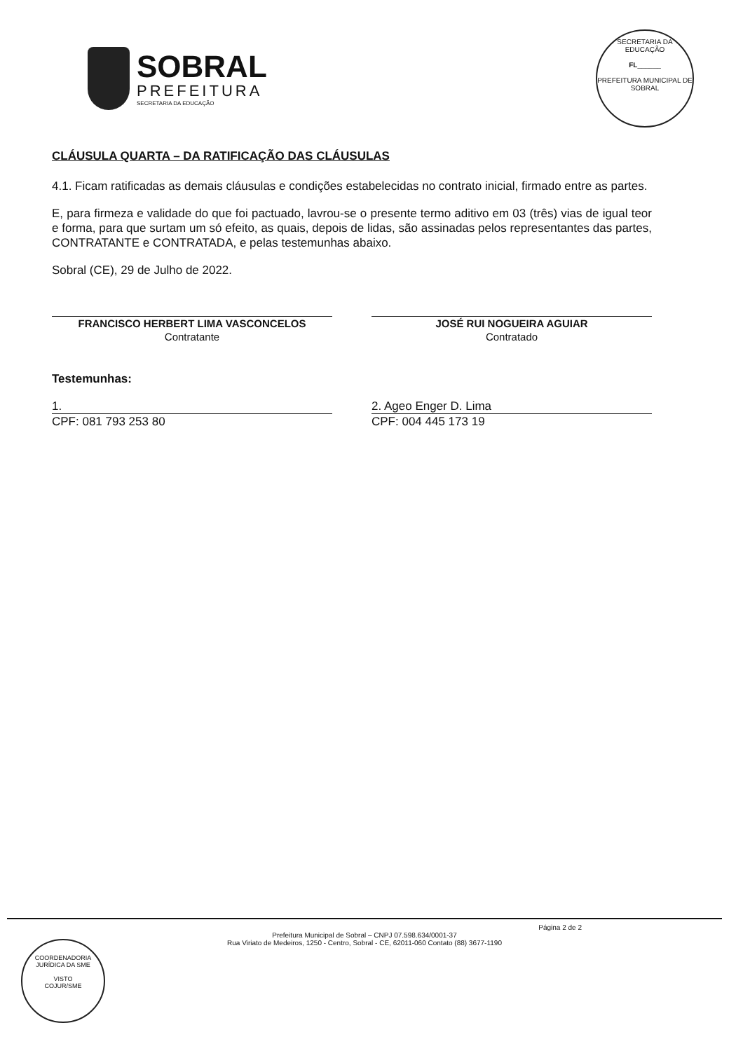SOBRAL
PREFEITURA
SECRETARIA DA EDUCAÇÃO
SECRETARIA DA EDUCAÇÃO
FL______
PREFEITURA MUNICIPAL DE SOBRAL
CLÁUSULA QUARTA – DA RATIFICAÇÃO DAS CLÁUSULAS
4.1. Ficam ratificadas as demais cláusulas e condições estabelecidas no contrato inicial, firmado entre as partes.
E, para firmeza e validade do que foi pactuado, lavrou-se o presente termo aditivo em 03 (três) vias de igual teor e forma, para que surtam um só efeito, as quais, depois de lidas, são assinadas pelos representantes das partes, CONTRATANTE e CONTRATADA, e pelas testemunhas abaixo.
Sobral (CE), 29 de Julho de 2022.
FRANCISCO HERBERT LIMA VASCONCELOS
Contratante
JOSÉ RUI NOGUEIRA AGUIAR
Contratado
Testemunhas:
1. 2. Ageo Enger D. Lima
CPF: 081 793 253 80 CPF: 004 445 173 19
Página 2 de 2
Prefeitura Municipal de Sobral – CNPJ 07.598.634/0001-37
Rua Viriato de Medeiros, 1250 - Centro, Sobral - CE, 62011-060 Contato (88) 3677-1190
COORDENADORIA JURÍDICA DA SME
VISTO
COJUR/SME